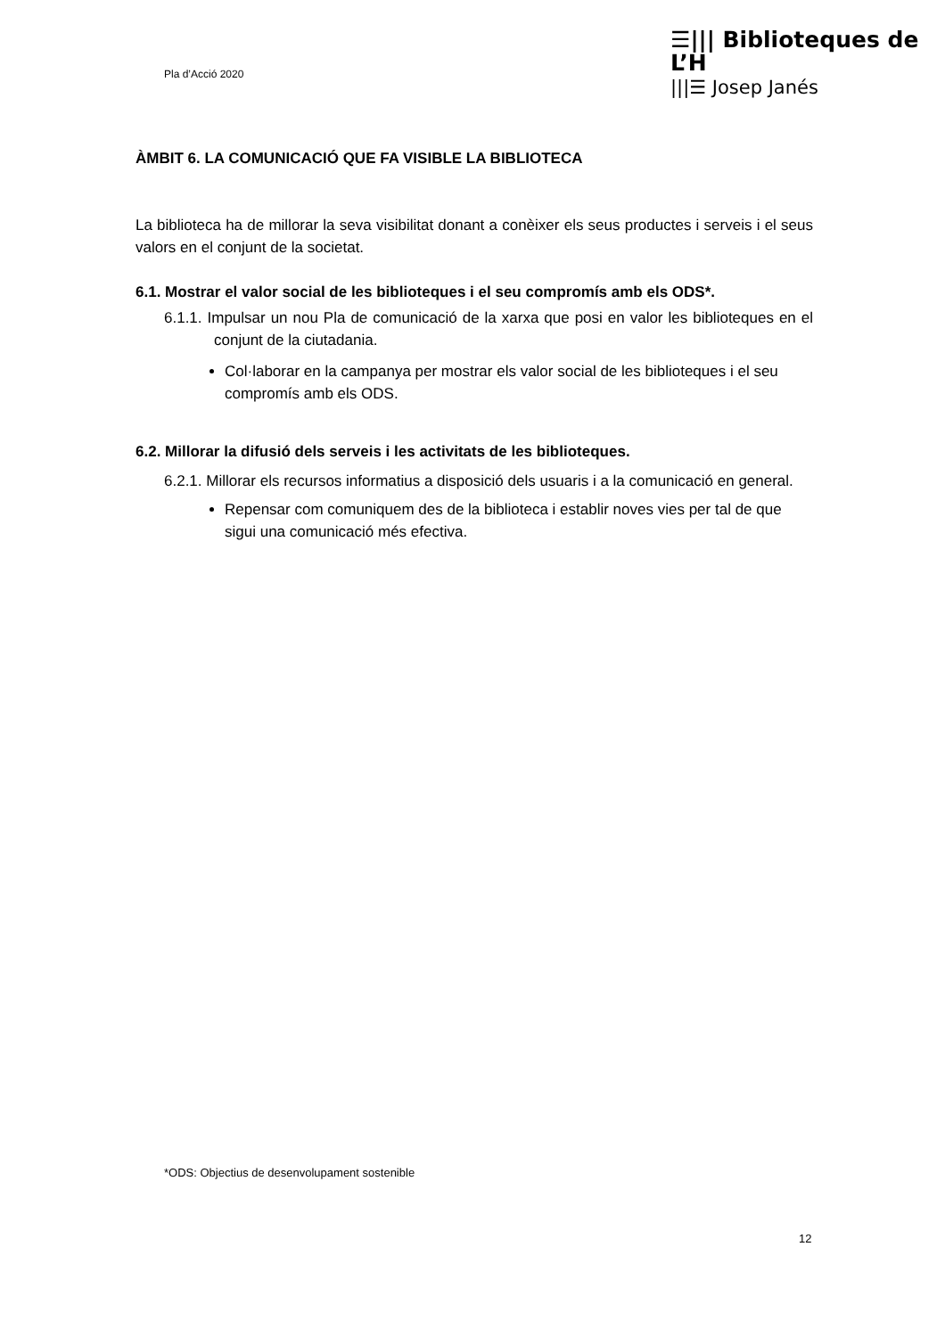Pla d’Acció 2020
☰||| Biblioteques de L’H
|||☰ Josep Janés
ÀMBIT 6. LA COMUNICACIÓ QUE FA VISIBLE LA BIBLIOTECA
La biblioteca ha de millorar la seva visibilitat donant a conèixer els seus productes i serveis i el seus valors en el conjunt de la societat.
6.1. Mostrar el valor social de les biblioteques i el seu compromís amb els ODS*.
6.1.1. Impulsar un nou Pla de comunicació de la xarxa que posi en valor les biblioteques en el conjunt de la ciutadania.
Col·laborar en la campanya per mostrar els valor social de les biblioteques i el seu compromís amb els ODS.
6.2. Millorar la difusió dels serveis i les activitats de les biblioteques.
6.2.1. Millorar els recursos informatius a disposició dels usuaris i a la comunicació en general.
Repensar com comuniquem des de la biblioteca i establir noves vies per tal de que sigui una comunicació més efectiva.
*ODS: Objectius de desenvolupament sostenible
12